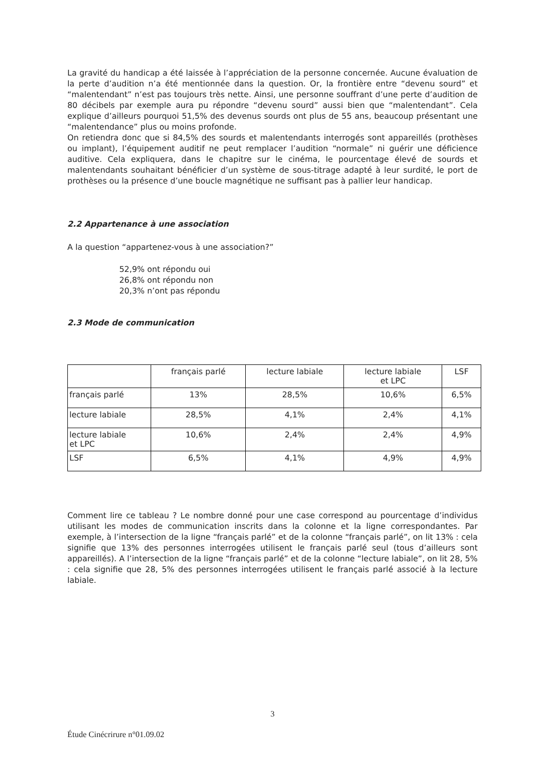La gravité du handicap a été laissée à l’appréciation de la personne concernée. Aucune évaluation de la perte d’audition n’a été mentionnée dans la question. Or, la frontière entre “devenu sourd” et “malentendant” n’est pas toujours très nette. Ainsi, une personne souffrant d’une perte d’audition de 80 décibels par exemple aura pu répondre “devenu sourd” aussi bien que “malentendant”. Cela explique d’ailleurs pourquoi 51,5% des devenus sourds ont plus de 55 ans, beaucoup présentant une “malentendance” plus ou moins profonde.
On retiendra donc que si 84,5% des sourds et malentendants interrogés sont appareillés (prothèses ou implant), l’équipement auditif ne peut remplacer l’audition “normale” ni guérir une déficience auditive. Cela expliquera, dans le chapitre sur le cinéma, le pourcentage élevé de sourds et malentendants souhaitant bénéficier d’un système de sous-titrage adapté à leur surdité, le port de prothèses ou la présence d’une boucle magnétique ne suffisant pas à pallier leur handicap.
2.2 Appartenance à une association
A la question “appartenez-vous à une association?”
52,9% ont répondu oui
26,8% ont répondu non
20,3% n’ont pas répondu
2.3 Mode de communication
| | français parlé | lecture labiale | lecture labiale et LPC | LSF |
| --- | --- | --- | --- | --- |
| français parlé | 13% | 28,5% | 10,6% | 6,5% |
| lecture labiale | 28,5% | 4,1% | 2,4% | 4,1% |
| lecture labiale et LPC | 10,6% | 2,4% | 2,4% | 4,9% |
| LSF | 6,5% | 4,1% | 4,9% | 4,9% |
Comment lire ce tableau ? Le nombre donné pour une case correspond au pourcentage d’individus utilisant les modes de communication inscrits dans la colonne et la ligne correspondantes. Par exemple, à l’intersection de la ligne “français parlé” et de la colonne “français parlé”, on lit 13% : cela signifie que 13% des personnes interrogées utilisent le français parlé seul (tous d’ailleurs sont appareillés). A l’intersection de la ligne “français parlé” et de la colonne “lecture labiale”, on lit 28, 5% : cela signifie que 28, 5% des personnes interrogées utilisent le français parlé associé à la lecture labiale.
3
Étude Cinécrirure n°01.09.02